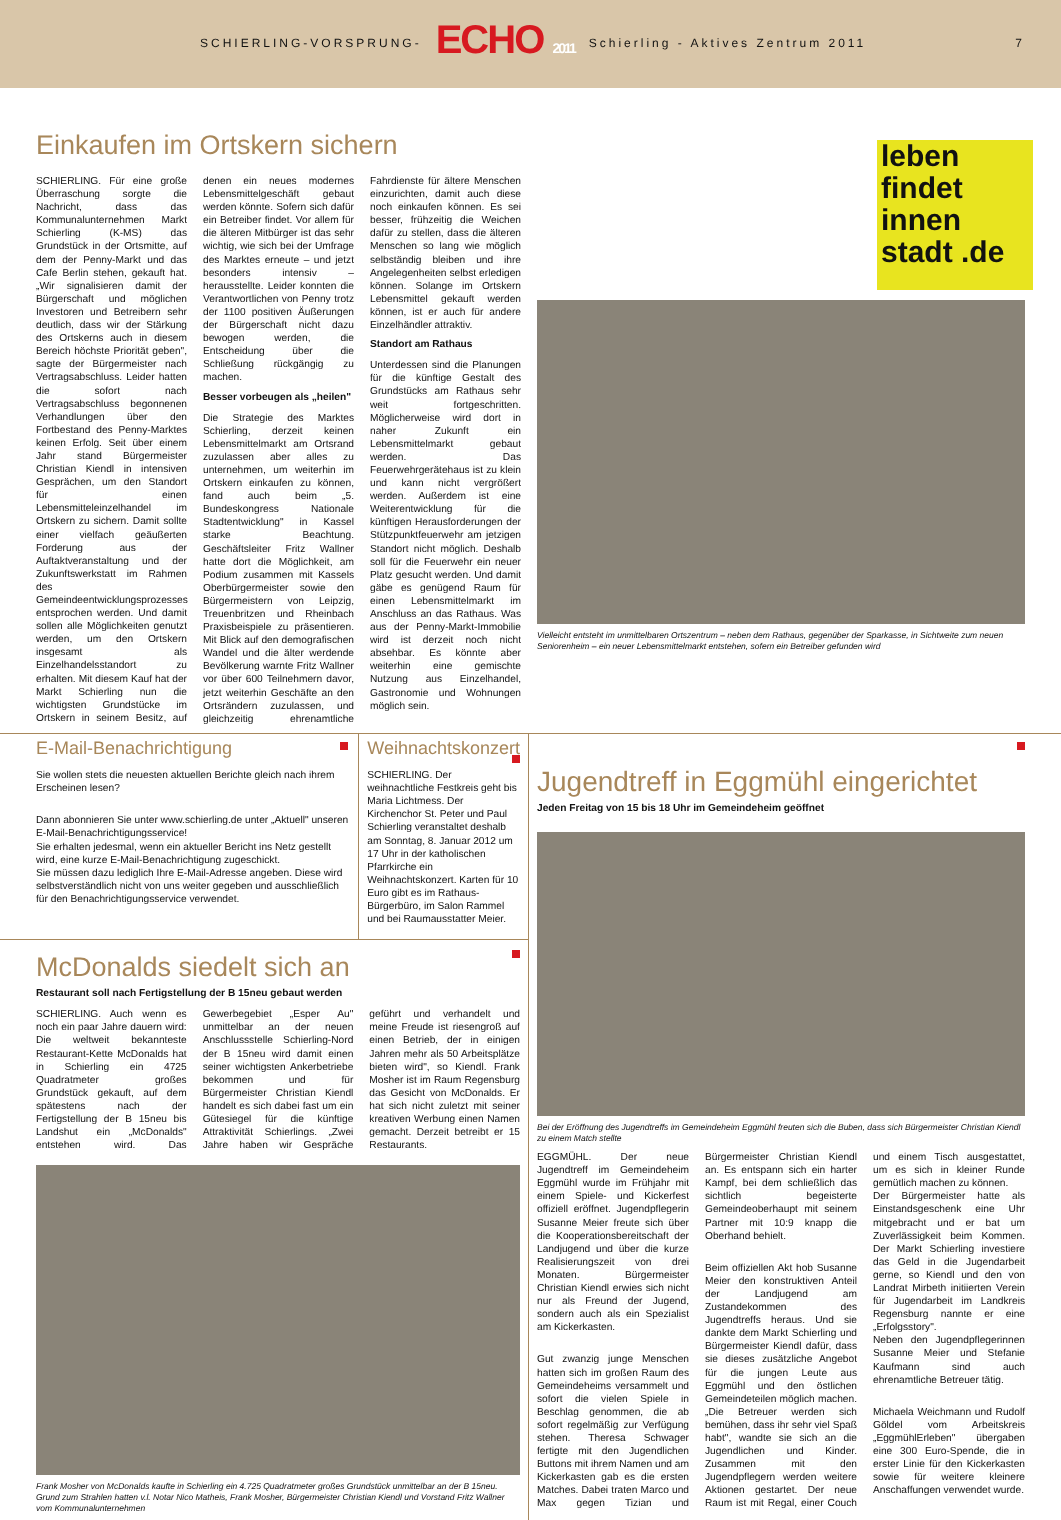SCHIERLING-VORSPRUNG- ECHO 2011 Schierling - Aktives Zentrum 2011 7
Einkaufen im Ortskern sichern
SCHIERLING. Für eine große Überraschung sorgte die Nachricht, dass das Kommunalunternehmen Markt Schierling (K-MS) das Grundstück in der Ortsmitte, auf dem der Penny-Markt und das Cafe Berlin stehen, gekauft hat. „Wir signalisieren damit der Bürgerschaft und möglichen Investoren und Betreibern sehr deutlich, dass wir der Stärkung des Ortskerns auch in diesem Bereich höchste Priorität geben", sagte der Bürgermeister nach Vertragsabschluss. Leider hatten die sofort nach Vertragsabschluss begonnenen Verhandlungen über den Fortbestand des Penny-Marktes keinen Erfolg. Seit über einem Jahr stand Bürgermeister Christian Kiendl in intensiven Gesprächen, um den Standort für einen Lebensmitteleinzelhandel im Ortskern zu sichern. Damit sollte einer vielfach geäußerten Forderung aus der Auftaktveranstaltung und der Zukunftswerkstatt im Rahmen des Gemeindeentwicklungsprozesses entsprochen werden. Und damit sollen alle Möglichkeiten genutzt werden, um den Ortskern insgesamt als Einzelhandelsstandort zu erhalten. Mit diesem Kauf hat der Markt Schierling nun die wichtigsten Grundstücke im Ortskern in seinem Besitz, auf denen ein neues modernes Lebensmittelgeschäft gebaut werden könnte. Sofern sich dafür ein Betreiber findet. Vor allem für die älteren Mitbürger ist das sehr wichtig, wie sich bei der Umfrage des Marktes erneute – und jetzt besonders intensiv – herausstellte. Leider konnten die Verantwortlichen von Penny trotz der 1100 positiven Äußerungen der Bürgerschaft nicht dazu bewogen werden, die Entscheidung über die Schließung rückgängig zu machen.
Besser vorbeugen als „heilen"
Die Strategie des Marktes Schierling, derzeit keinen Lebensmittelmarkt am Ortsrand zuzulassen aber alles zu unternehmen, um weiterhin im Ortskern einkaufen zu können, fand auch beim „5. Bundeskongress Nationale Stadtentwicklung" in Kassel starke Beachtung. Geschäftsleiter Fritz Wallner hatte dort die Möglichkeit, am Podium zusammen mit Kassels Oberbürgermeister sowie den Bürgermeistern von Leipzig, Treuenbritzen und Rheinbach Praxisbeispiele zu präsentieren. Mit Blick auf den demografischen Wandel und die älter werdende Bevölkerung warnte Fritz Wallner vor über 600 Teilnehmern davor, jetzt weiterhin Geschäfte an den Ortsrändern zuzulassen, und gleichzeitig ehrenamtliche Fahrdienste für ältere Menschen einzurichten, damit auch diese noch einkaufen können. Es sei besser, frühzeitig die Weichen dafür zu stellen, dass die älteren Menschen so lang wie möglich selbständig bleiben und ihre Angelegenheiten selbst erledigen können. Solange im Ortskern Lebensmittel gekauft werden können, ist er auch für andere Einzelhändler attraktiv.
Standort am Rathaus
Unterdessen sind die Planungen für die künftige Gestalt des Grundstücks am Rathaus sehr weit fortgeschritten. Möglicherweise wird dort in naher Zukunft ein Lebensmittelmarkt gebaut werden. Das Feuerwehrgerätehaus ist zu klein und kann nicht vergrößert werden. Außerdem ist eine Weiterentwicklung für die künftigen Herausforderungen der Stützpunktfeuerwehr am jetzigen Standort nicht möglich. Deshalb soll für die Feuerwehr ein neuer Platz gesucht werden. Und damit gäbe es genügend Raum für einen Lebensmittelmarkt im Anschluss an das Rathaus. Was aus der Penny-Markt-Immobilie wird ist derzeit noch nicht absehbar. Es könnte aber weiterhin eine gemischte Nutzung aus Einzelhandel, Gastronomie und Wohnungen möglich sein.
leben
findet
innen
stadt .de
Vielleicht entsteht im unmittelbaren Ortszentrum – neben dem Rathaus, gegenüber der Sparkasse, in Sichtweite zum neuen Seniorenheim – ein neuer Lebensmittelmarkt entstehen, sofern ein Betreiber gefunden wird
E-Mail-Benachrichtigung
Sie wollen stets die neuesten aktuellen Berichte gleich nach ihrem Erscheinen lesen?
Dann abonnieren Sie unter www.schierling.de unter „Aktuell" unseren E-Mail-Benachrichtigungsservice!
Sie erhalten jedesmal, wenn ein aktueller Bericht ins Netz gestellt wird, eine kurze E-Mail-Benachrichtigung zugeschickt.
Sie müssen dazu lediglich Ihre E-Mail-Adresse angeben. Diese wird selbstverständlich nicht von uns weiter gegeben und ausschließlich für den Benachrichtigungsservice verwendet.
Weihnachtskonzert
SCHIERLING. Der weihnachtliche Festkreis geht bis Maria Lichtmess. Der Kirchenchor St. Peter und Paul Schierling veranstaltet deshalb am Sonntag, 8. Januar 2012 um 17 Uhr in der katholischen Pfarrkirche ein Weihnachtskonzert. Karten für 10 Euro gibt es im Rathaus-Bürgerbüro, im Salon Rammel und bei Raumausstatter Meier.
McDonalds siedelt sich an
Restaurant soll nach Fertigstellung der B 15neu gebaut werden
SCHIERLING. Auch wenn es noch ein paar Jahre dauern wird: Die weltweit bekannteste Restaurant-Kette McDonalds hat in Schierling ein 4725 Quadratmeter großes Grundstück gekauft, auf dem spätestens nach der Fertigstellung der B 15neu bis Landshut ein „McDonalds" entstehen wird. Das Gewerbegebiet „Esper Au" unmittelbar an der neuen Anschlussstelle Schierling-Nord der B 15neu wird damit einen seiner wichtigsten Ankerbetriebe bekommen und für Bürgermeister Christian Kiendl handelt es sich dabei fast um ein Gütesiegel für die künftige Attraktivität Schierlings. „Zwei Jahre haben wir Gespräche geführt und verhandelt und meine Freude ist riesengroß auf einen Betrieb, der in einigen Jahren mehr als 50 Arbeitsplätze bieten wird", so Kiendl. Frank Mosher ist im Raum Regensburg das Gesicht von McDonalds. Er hat sich nicht zuletzt mit seiner kreativen Werbung einen Namen gemacht. Derzeit betreibt er 15 Restaurants.
Frank Mosher von McDonalds kaufte in Schierling ein 4.725 Quadratmeter großes Grundstück unmittelbar an der B 15neu. Grund zum Strahlen hatten v.l. Notar Nico Matheis, Frank Mosher, Bürgermeister Christian Kiendl und Vorstand Fritz Wallner vom Kommunalunternehmen
Jugendtreff in Eggmühl eingerichtet
Jeden Freitag von 15 bis 18 Uhr im Gemeindeheim geöffnet
Bei der Eröffnung des Jugendtreffs im Gemeindeheim Eggmühl freuten sich die Buben, dass sich Bürgermeister Christian Kiendl zu einem Match stellte
EGGMÜHL. Der neue Jugendtreff im Gemeindeheim Eggmühl wurde im Frühjahr mit einem Spiele- und Kickerfest offiziell eröffnet. Jugendpflegerin Susanne Meier freute sich über die Kooperationsbereitschaft der Landjugend und über die kurze Realisierungszeit von drei Monaten. Bürgermeister Christian Kiendl erwies sich nicht nur als Freund der Jugend, sondern auch als ein Spezialist am Kickerkasten.
Gut zwanzig junge Menschen hatten sich im großen Raum des Gemeindeheims versammelt und sofort die vielen Spiele in Beschlag genommen, die ab sofort regelmäßig zur Verfügung stehen. Theresa Schwager fertigte mit den Jugendlichen Buttons mit ihrem Namen und am Kickerkasten gab es die ersten Matches. Dabei traten Marco und Max gegen Tizian und Bürgermeister Christian Kiendl an. Es entspann sich ein harter Kampf, bei dem schließlich das sichtlich begeisterte Gemeindeoberhaupt mit seinem Partner mit 10:9 knapp die Oberhand behielt.
Beim offiziellen Akt hob Susanne Meier den konstruktiven Anteil der Landjugend am Zustandekommen des Jugendtreffs heraus. Und sie dankte dem Markt Schierling und Bürgermeister Kiendl dafür, dass sie dieses zusätzliche Angebot für die jungen Leute aus Eggmühl und den östlichen Gemeindeteilen möglich machen. „Die Betreuer werden sich bemühen, dass ihr sehr viel Spaß habt", wandte sie sich an die Jugendlichen und Kinder. Zusammen mit den Jugendpflegern werden weitere Aktionen gestartet. Der neue Raum ist mit Regal, einer Couch und einem Tisch ausgestattet, um es sich in kleiner Runde gemütlich machen zu können.
Der Bürgermeister hatte als Einstandsgeschenk eine Uhr mitgebracht und er bat um Zuverlässigkeit beim Kommen. Der Markt Schierling investiere das Geld in die Jugendarbeit gerne, so Kiendl und den von Landrat Mirbeth initiierten Verein für Jugendarbeit im Landkreis Regensburg nannte er eine „Erfolgsstory".
Neben den Jugendpflegerinnen Susanne Meier und Stefanie Kaufmann sind auch ehrenamtliche Betreuer tätig.
Michaela Weichmann und Rudolf Göldel vom Arbeitskreis „EggmühlErleben" übergaben eine 300 Euro-Spende, die in erster Linie für den Kickerkasten sowie für weitere kleinere Anschaffungen verwendet wurde.